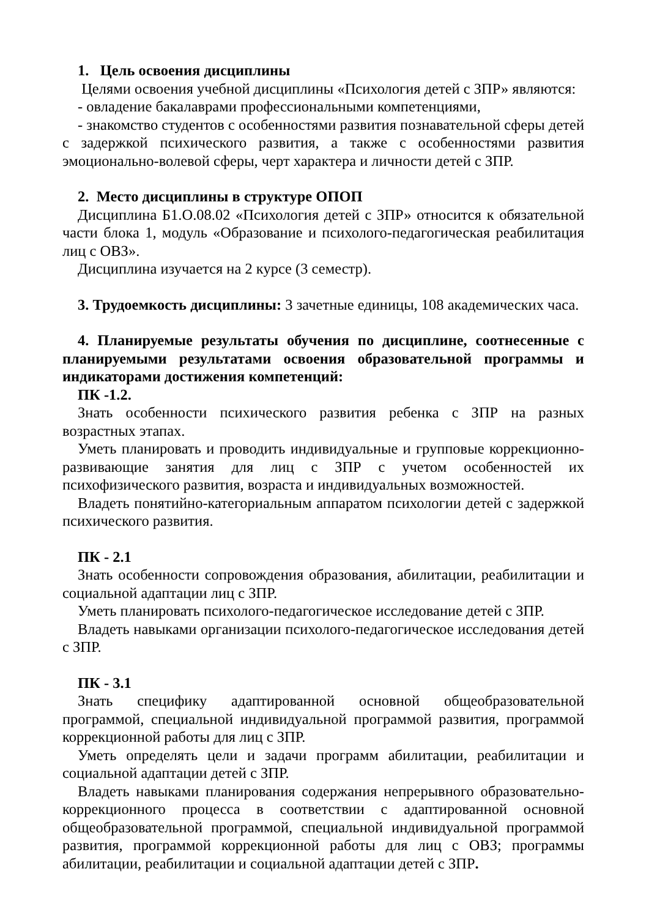1. Цель освоения дисциплины
Целями освоения учебной дисциплины «Психология детей с ЗПР» являются:
- овладение бакалаврами профессиональными компетенциями,
- знакомство студентов с особенностями развития познавательной сферы детей с задержкой психического развития, а также с особенностями развития эмоционально-волевой сферы, черт характера и личности детей с ЗПР.
2. Место дисциплины в структуре ОПОП
Дисциплина Б1.О.08.02 «Психология детей с ЗПР» относится к обязательной части блока 1, модуль «Образование и психолого-педагогическая реабилитация лиц с ОВЗ».
Дисциплина изучается на 2 курсе (3 семестр).
3. Трудоемкость дисциплины: 3 зачетные единицы, 108 академических часа.
4. Планируемые результаты обучения по дисциплине, соотнесенные с планируемыми результатами освоения образовательной программы и индикаторами достижения компетенций:
ПК -1.2.
Знать особенности психического развития ребенка с ЗПР на разных возрастных этапах.
Уметь планировать и проводить индивидуальные и групповые коррекционно-развивающие занятия для лиц с ЗПР с учетом особенностей их психофизического развития, возраста и индивидуальных возможностей.
Владеть понятийно-категориальным аппаратом психологии детей с задержкой психического развития.
ПК - 2.1
Знать особенности сопровождения образования, абилитации, реабилитации и социальной адаптации лиц с ЗПР.
Уметь планировать психолого-педагогическое исследование детей с ЗПР.
Владеть навыками организации психолого-педагогическое исследования детей с ЗПР.
ПК - 3.1
Знать специфику адаптированной основной общеобразовательной программой, специальной индивидуальной программой развития, программой коррекционной работы для лиц с ЗПР.
Уметь определять цели и задачи программ абилитации, реабилитации и социальной адаптации детей с ЗПР.
Владеть навыками планирования содержания непрерывного образовательно-коррекционного процесса в соответствии с адаптированной основной общеобразовательной программой, специальной индивидуальной программой развития, программой коррекционной работы для лиц с ОВЗ; программы абилитации, реабилитации и социальной адаптации детей с ЗПР.